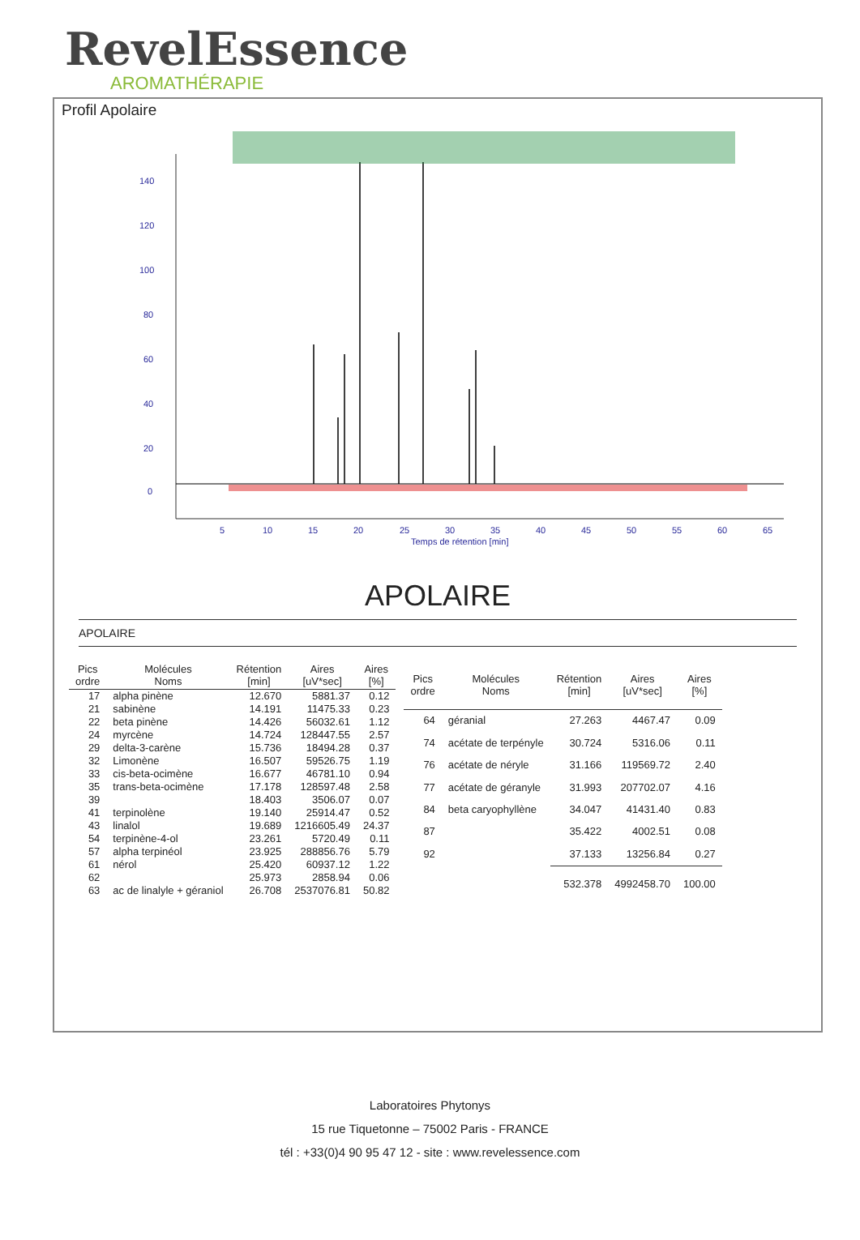RevelEssence
AROMATHÉRAPIE
Profil Apolaire
140
120
100
80
60
40
20
0
5
10
15
20
25
30
35
40
45
50
55
60
65
Temps de rétention [min]
APOLAIRE
APOLAIRE
| Pics ordre | Molécules Noms | Rétention [min] | Aires [uV*sec] | Aires [%] |
| --- | --- | --- | --- | --- |
| 17 | alpha pinène | 12.670 | 5881.37 | 0.12 |
| 21 | sabinène | 14.191 | 11475.33 | 0.23 |
| 22 | beta pinène | 14.426 | 56032.61 | 1.12 |
| 24 | myrcène | 14.724 | 128447.55 | 2.57 |
| 29 | delta-3-carène | 15.736 | 18494.28 | 0.37 |
| 32 | Limonène | 16.507 | 59526.75 | 1.19 |
| 33 | cis-beta-ocimène | 16.677 | 46781.10 | 0.94 |
| 35 | trans-beta-ocimène | 17.178 | 128597.48 | 2.58 |
| 39 | | 18.403 | 3506.07 | 0.07 |
| 41 | terpinolène | 19.140 | 25914.47 | 0.52 |
| 43 | linalol | 19.689 | 1216605.49 | 24.37 |
| 54 | terpinène-4-ol | 23.261 | 5720.49 | 0.11 |
| 57 | alpha terpinéol | 23.925 | 288856.76 | 5.79 |
| 61 | nérol | 25.420 | 60937.12 | 1.22 |
| 62 | | 25.973 | 2858.94 | 0.06 |
| 63 | ac de linalyle + géraniol | 26.708 | 2537076.81 | 50.82 |
| Pics ordre | Molécules Noms | Rétention [min] | Aires [uV*sec] | Aires [%] |
| --- | --- | --- | --- | --- |
| 64 | géranial | 27.263 | 4467.47 | 0.09 |
| 74 | acétate de terpényle | 30.724 | 5316.06 | 0.11 |
| 76 | acétate de néryle | 31.166 | 119569.72 | 2.40 |
| 77 | acétate de géranyle | 31.993 | 207702.07 | 4.16 |
| 84 | beta caryophyllène | 34.047 | 41431.40 | 0.83 |
| 87 | | 35.422 | 4002.51 | 0.08 |
| 92 | | 37.133 | 13256.84 | 0.27 |
| | | 532.378 | 4992458.70 | 100.00 |
Laboratoires Phytonys
15 rue Tiquetonne – 75002 Paris - FRANCE
tél : +33(0)4 90 95 47 12 - site : www.revelessence.com